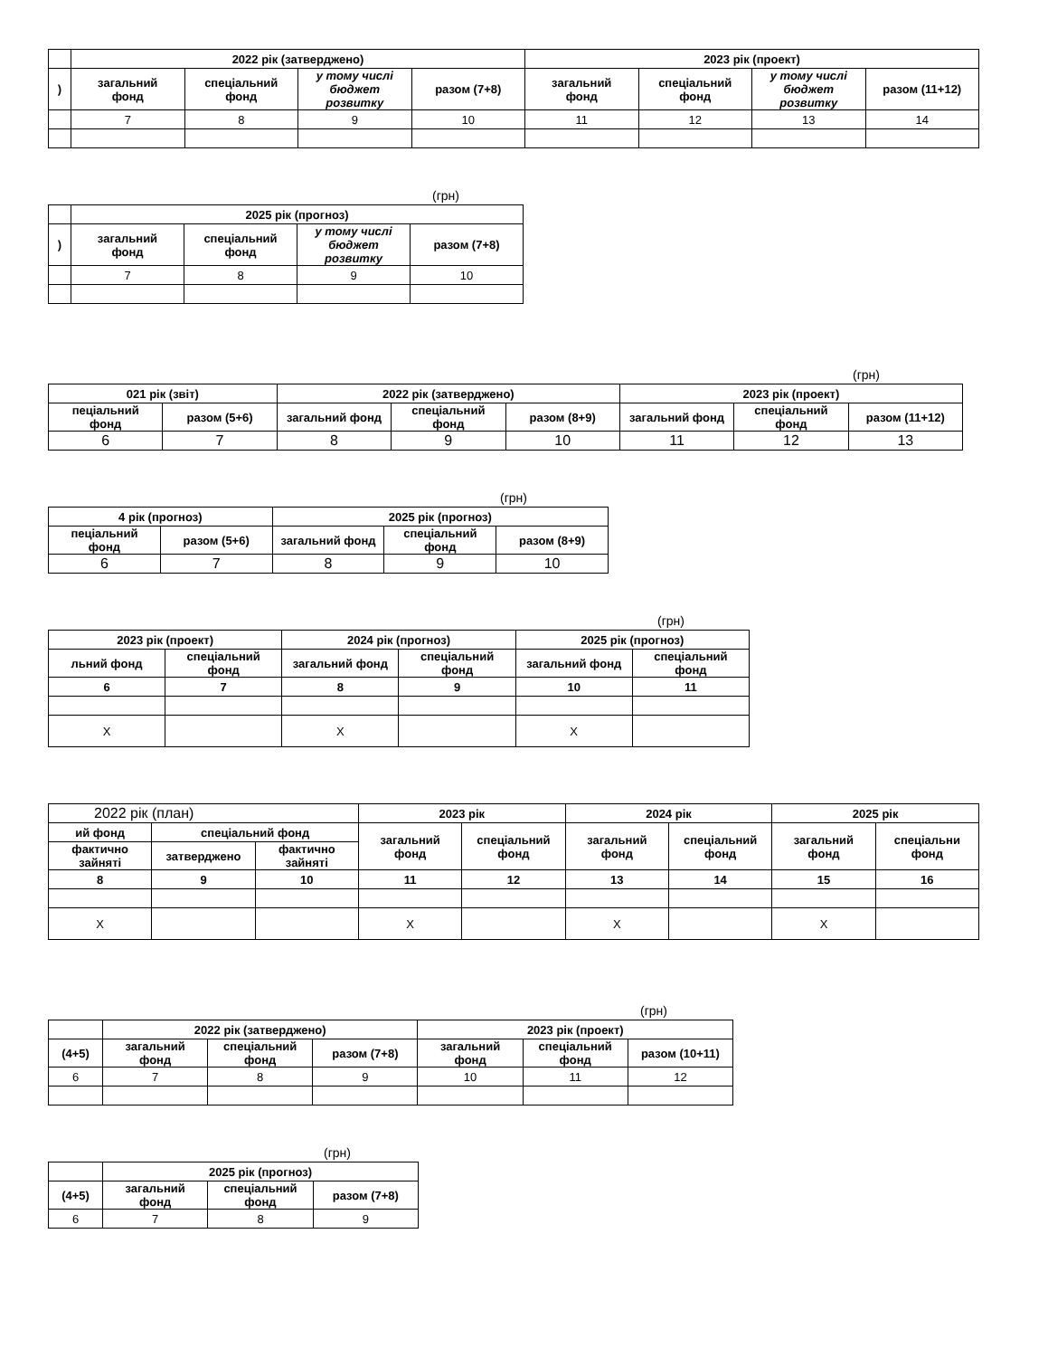| | 2022 рік (затверджено) | | | | 2023 рік (проект) | | | |
| --- | --- | --- | --- | --- | --- | --- | --- | --- |
| ) | загальний фонд | спеціальний фонд | у тому числі бюджет розвитку | разом (7+8) | загальний фонд | спеціальний фонд | у тому числі бюджет розвитку | разом (11+12) |
| | 7 | 8 | 9 | 10 | 11 | 12 | 13 | 14 |
(грн)
| | 2025 рік (прогноз) | | | |
| --- | --- | --- | --- | --- |
| ) | загальний фонд | спеціальний фонд | у тому числі бюджет розвитку | разом (7+8) |
| | 7 | 8 | 9 | 10 |
(грн)
| 021 рік (звіт) | | 2022 рік (затверджено) | | | 2023 рік (проект) | | |
| --- | --- | --- | --- | --- | --- | --- | --- |
| пеціальний фонд | разом (5+6) | загальний фонд | спеціальний фонд | разом (8+9) | загальний фонд | спеціальний фонд | разом (11+12) |
| 6 | 7 | 8 | 9 | 10 | 11 | 12 | 13 |
(грн)
| 4 рік (прогноз) | | 2025 рік (прогноз) | | |
| --- | --- | --- | --- | --- |
| пеціальний фонд | разом (5+6) | загальний фонд | спеціальний фонд | разом (8+9) |
| 6 | 7 | 8 | 9 | 10 |
(грн)
| 2023 рік (проект) | | 2024 рік (прогноз) | | 2025 рік (прогноз) | |
| --- | --- | --- | --- | --- | --- |
| льний фонд | спеціальний фонд | загальний фонд | спеціальний фонд | загальний фонд | спеціальний фонд |
| 6 | 7 | 8 | 9 | 10 | 11 |
| Х | | Х | | Х | |
| 2022 рік (план) | | | 2023 рік | | 2024 рік | | 2025 рік | |
| ий фонд | спеціальний фонд | | загальний фонд | спеціальний фонд | загальний фонд | спеціальний фонд | загальний фонд | спеціальни фонд |
| фактично зайняті | затверджено | фактично зайняті | | | | | | |
| 8 | 9 | 10 | 11 | 12 | 13 | 14 | 15 | 16 |
| Х | | | Х | | Х | | Х | |
(грн)
| | 2022 рік (затверджено) | | | 2023 рік (проект) | | |
| --- | --- | --- | --- | --- | --- | --- |
| (4+5) | загальний фонд | спеціальний фонд | разом (7+8) | загальний фонд | спеціальний фонд | разом (10+11) |
| 6 | 7 | 8 | 9 | 10 | 11 | 12 |
(грн)
| | 2025 рік (прогноз) | | |
| --- | --- | --- | --- |
| (4+5) | загальний фонд | спеціальний фонд | разом (7+8) |
| 6 | 7 | 8 | 9 |